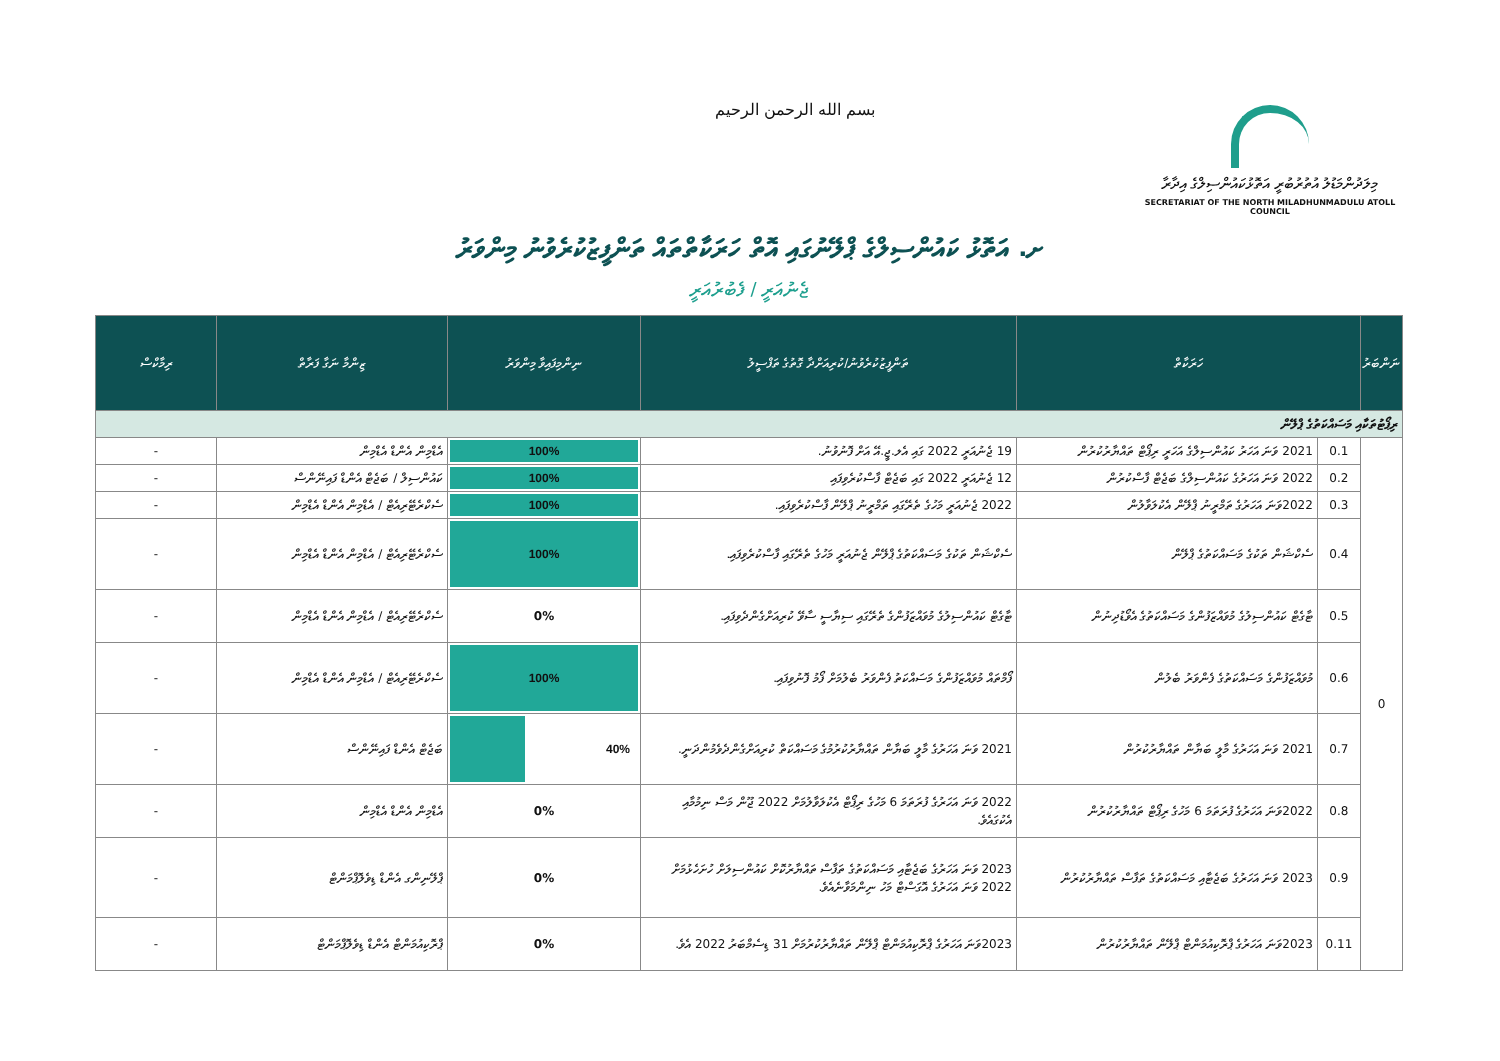بسم الله الرحمن الرحيم
މިލަދުންމަޑުލު އުތުރުބުރީ އަތޮޅުކައުންސިލްގެ އިދާރާ
SECRETARIAT OF THE NORTH MILADHUNMADULU ATOLL COUNCIL
ށ. އަތޮޅު ކައުންސިލްގެ ޕްލޭނުގައި އޮތް ހަރަކާތްތައް ތަންފީޒުކުރެވުނު މިންވަރު
ޖެނުއަރީ / ފެބުރުއަރީ
| ނަންބަރު | ހަރަކާތް | | ތަންފީޒުކުރެވުނު/ކުރިއަށްދާ ގޮތުގެ ތަފްސީލު | ނިންމިފައިވާ މިންވަރު | ޒިންމާ ނަގާ ފަރާތް | ރިމާކްސް |
| --- | --- | --- | --- | --- | --- | --- |
| ރިޕޯޓުތަކާއި މަސައްކަތުގެ ޕްލޭން | | | | | | |
| 0 | 0.1 | 2021 ވަނަ އަހަރު ކައުންސިލްގެ އަހަރީ ރިޕޯޓް ތައްޔާރުކުރުން | 19 ޖެނުއަރީ 2022 ގައި އެލ.ޖީ.އޭ އަށް ފޮނުވުނު. | 100% | އެޑްމިން އެންޑް އެޑްމިން | - |
| | 0.2 | 2022 ވަނަ އަހަރުގެ ކައުންސިލްގެ ބަޖެޓް ފާސްކުރުން | 12 ޖެނުއަރީ 2022 ގައި ބަޖެޓް ފާސްކުރެވިފައި | 100% | ކައުންސިލް / ބަޖެޓް އެންޑް ފައިނޭންސް | - |
| | 0.3 | 2022ވަނަ އަހަރުގެ ތަމްރީނު ޕްލޭން އެކުލަވާލުން | 2022 ޖެނުއަރީ މަހުގެ ތެރޭގައި ތަމްރީނު ޕްލޭން ފާސްކުރެވިފައި. | 100% | ސެކްރެޓޭރިއެޓް / އެޑްމިން އެންޑް އެޑްމިން | - |
| | 0.4 | ސެކްޝަން ތަކުގެ މަސައްކަތުގެ ޕްލޭން | ސެކްޝަން ތަކުގެ މަސައްކަތުގެ ޕްލޭން ޖެނުއަރީ މަހުގެ ތެރޭގައި ފާސްކުރެވިފައި. | 100% | ސެކްރެޓޭރިއެޓް / އެޑްމިން އެންޑް އެޑްމިން | - |
| | 0.5 | ޓާގެޓް ކައުންސިލުގެ މުވައްޒަފުންގެ މަސައްކަތުގެ އެވޯޑުދިނުން | ޓާގެޓް ކައުންސިލުގެ މުވައްޒަފުންގެ ތެރޭގައި ސިޔާސީ ސާވޭ ކުރިއަށްގެންދެވިފައި. | 0% | ސެކްރެޓޭރިއެޓް / އެޑްމިން އެންޑް އެޑްމިން | - |
| | 0.6 | މުވައްޒަފުންގެ މަސައްކަތުގެ ފެންވަރު ބެލުން | ފޯމްތައް މުވައްޒަފުންގެ މަސައްކަތު ފެންވަރު ބެލުމަށް ފޯމު ފޮނުވިފައި. | 100% | ސެކްރެޓޭރިއެޓް / އެޑްމިން އެންޑް އެޑްމިން | - |
| | 0.7 | 2021 ވަނަ އަހަރުގެ މާލީ ބަޔާން ތައްޔާރުކުރުން | 2021 ވަނަ އަހަރުގެ މާލީ ބަޔާން ތައްޔާރުކުރުމުގެ މަސައްކަތް ކުރިއަށްގެންދެވެމުންދަނީ. | 40% | ބަޖެޓް އެންޑް ފައިނޭންސް | - |
| | 0.8 | 2022ވަނަ އަހަރުގެ ފުރަތަމަ 6 މަހުގެ ރިޕޯޓް ތައްޔާރުކުރުން | 2022 ވަނަ އަހަރުގެ ފުރަތަމަ 6 މަހުގެ ރިޕޯޓް އެކުލަވާލުމަށް 2022 ޖޫން މަސް ނިމުމާއި އެކުގައެވެ. | 0% | އެޑްމިން އެންޑް އެޑްމިން | - |
| | 0.9 | 2023 ވަނަ އަހަރުގެ ބަޖެޓާއި މަސައްކަތުގެ ތަފާސް ތައްޔާރުކުރުން | 2023 ވަނަ އަހަރުގެ ބަޖެޓާއި މަސައްކަތުގެ ތަފާސް ތައްޔާރުކޮށް ކައުންސިލަށް ހުށަހެޅުމަށް 2022 ވަނަ އަހަރުގެ އޮގަސްޓް މަހު ނިންމަވާނެއެވެ. | 0% | ޕްލޭނިންގ އެންޑް ޑިވެލޮޕްމަންޓް | - |
| | 0.11 | 2023ވަނަ އަހަރުގެ ޕްރޮކިއުމަންޓް ޕްލޭން ތައްޔާރުކުރުން | 2023ވަނަ އަހަރުގެ ޕްރޮކިއުމަންޓް ޕްލޭން ތައްޔާރުކުރުމަށް 31 ޑިސެމްބަރު 2022 އެވެ. | 0% | ޕްރޮކިއުމަންޓް އެންޑް ޑިވެލޮޕްމަންޓް | - |